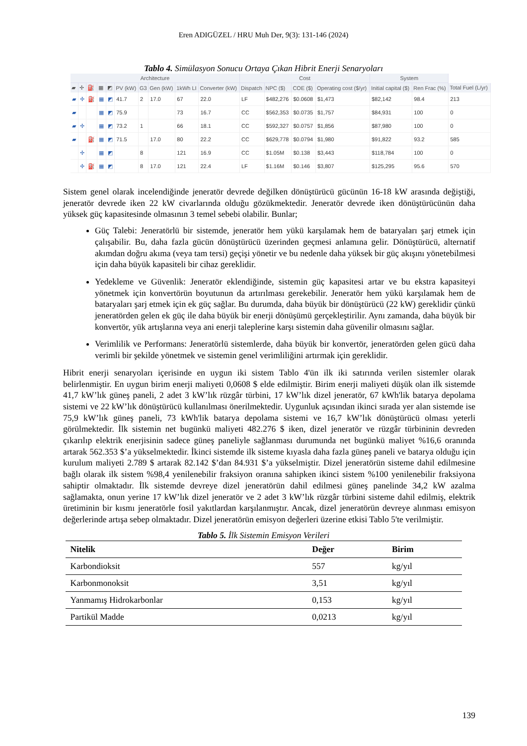Eren ADIGÜZEL / HRU Muh Der, 9(3): 131-146 (2024)
Tablo 4. Simülasyon Sonucu Ortaya Çıkan Hibrit Enerji Senaryoları
| Architecture | | | | | | | | | | Cost | | | | System | | |
| --- | --- | --- | --- | --- | --- | --- | --- | --- | --- | --- | --- | --- | --- | --- | --- | --- |
| ▰ | ✢ | ⛽ | ▦ | ◩ | PV (kW) | G3 | Gen (kW) | 1kWh LI | Converter (kW) | Dispatch | NPC ($) | COE ($) | Operating cost ($/yr) | Initial capital ($) | Ren Frac (%) | Total Fuel (L/yr) |
| ▰ | ✢ | ⛽ | ▦ | ◩ | 41.7 | 2 | 17.0 | 67 | 22.0 | LF | $482,276 | $0.0608 | $1,473 | $82,142 | 98.4 | 213 |
| ▰ | | | ▦ | ◩ | 75.9 | | | 73 | 16.7 | CC | $562,353 | $0.0735 | $1,757 | $84,931 | 100 | 0 |
| ▰ | ✢ | | ▦ | ◩ | 73.2 | 1 | | 66 | 18.1 | CC | $592,327 | $0.0757 | $1,856 | $87,980 | 100 | 0 |
| ▰ | | ⛽ | ▦ | ◩ | 71.5 | | 17.0 | 80 | 22.2 | CC | $629,778 | $0.0794 | $1,980 | $91,822 | 93.2 | 585 |
| | ✢ | | ▦ | ◩ | | 8 | | 121 | 16.9 | CC | $1.05M | $0.138 | $3,443 | $118,784 | 100 | 0 |
| | ✢ | ⛽ | ▦ | ◩ | | 8 | 17.0 | 121 | 22.4 | LF | $1.16M | $0.146 | $3,807 | $125,295 | 95.6 | 570 |
Sistem genel olarak incelendiğinde jeneratör devrede değilken dönüştürücü gücünün 16-18 kW arasında değiştiği, jeneratör devrede iken 22 kW civarlarında olduğu gözükmektedir. Jeneratör devrede iken dönüştürücünün daha yüksek güç kapasitesinde olmasının 3 temel sebebi olabilir. Bunlar;
Güç Talebi: Jeneratörlü bir sistemde, jeneratör hem yükü karşılamak hem de bataryaları şarj etmek için çalışabilir. Bu, daha fazla gücün dönüştürücü üzerinden geçmesi anlamına gelir. Dönüştürücü, alternatif akımdan doğru akıma (veya tam tersi) geçişi yönetir ve bu nedenle daha yüksek bir güç akışını yönetebilmesi için daha büyük kapasiteli bir cihaz gereklidir.
Yedekleme ve Güvenlik: Jeneratör eklendiğinde, sistemin güç kapasitesi artar ve bu ekstra kapasiteyi yönetmek için konvertörün boyutunun da artırılması gerekebilir. Jeneratör hem yükü karşılamak hem de bataryaları şarj etmek için ek güç sağlar. Bu durumda, daha büyük bir dönüştürücü (22 kW) gereklidir çünkü jeneratörden gelen ek güç ile daha büyük bir enerji dönüşümü gerçekleştirilir. Aynı zamanda, daha büyük bir konvertör, yük artışlarına veya ani enerji taleplerine karşı sistemin daha güvenilir olmasını sağlar.
Verimlilik ve Performans: Jeneratörlü sistemlerde, daha büyük bir konvertör, jeneratörden gelen gücü daha verimli bir şekilde yönetmek ve sistemin genel verimliliğini artırmak için gereklidir.
Hibrit enerji senaryoları içerisinde en uygun iki sistem Tablo 4'ün ilk iki satırında verilen sistemler olarak belirlenmiştir. En uygun birim enerji maliyeti 0,0608 $ elde edilmiştir. Birim enerji maliyeti düşük olan ilk sistemde 41,7 kW’lık güneş paneli, 2 adet 3 kW’lık rüzgâr türbini, 17 kW’lık dizel jeneratör, 67 kWh'lik batarya depolama sistemi ve 22 kW’lık dönüştürücü kullanılması önerilmektedir. Uygunluk açısından ikinci sırada yer alan sistemde ise 75,9 kW’lık güneş paneli, 73 kWh'lik batarya depolama sistemi ve 16,7 kW’lık dönüştürücü olması yeterli görülmektedir. İlk sistemin net bugünkü maliyeti 482.276 $ iken, dizel jeneratör ve rüzgâr türbininin devreden çıkarılıp elektrik enerjisinin sadece güneş paneliyle sağlanması durumunda net bugünkü maliyet %16,6 oranında artarak 562.353 $’a yükselmektedir. İkinci sistemde ilk sisteme kıyasla daha fazla güneş paneli ve batarya olduğu için kurulum maliyeti 2.789 $ artarak 82.142 $’dan 84.931 $’a yükselmiştir. Dizel jeneratörün sisteme dahil edilmesine bağlı olarak ilk sistem %98,4 yenilenebilir fraksiyon oranına sahipken ikinci sistem %100 yenilenebilir fraksiyona sahiptir olmaktadır. İlk sistemde devreye dizel jeneratörün dahil edilmesi güneş panelinde 34,2 kW azalma sağlamakta, onun yerine 17 kW’lık dizel jeneratör ve 2 adet 3 kW’lık rüzgâr türbini sisteme dahil edilmiş, elektrik üretiminin bir kısmı jeneratörle fosil yakıtlardan karşılanmıştır. Ancak, dizel jeneratörün devreye alınması emisyon değerlerinde artışa sebep olmaktadır. Dizel jeneratörün emisyon değerleri üzerine etkisi Tablo 5'te verilmiştir.
Tablo 5. İlk Sistemin Emisyon Verileri
| Nitelik | Değer | Birim |
| --- | --- | --- |
| Karbondioksit | 557 | kg/yıl |
| Karbonmonoksit | 3,51 | kg/yıl |
| Yanmamış Hidrokarbonlar | 0,153 | kg/yıl |
| Partikül Madde | 0,0213 | kg/yıl |
139